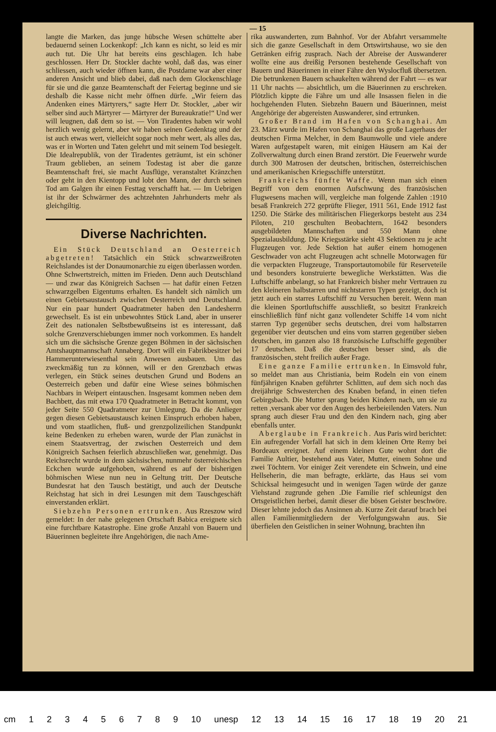— 15
langte die Marken, das junge hübsche Wesen schüttelte aber bedauernd seinen Lockenkopf: „Ich kann es nicht, so leid es mir auch tut. Die Uhr hat bereits eins geschlagen. Ich habe geschlossen. Herr Dr. Stockler dachte wohl, daß das, was einer schliessen, auch wieder öffnen kann, die Postdame war aber einer anderen Ansicht und blieb dabei, daß nach dem Glockenschlage für sie und die ganze Beamtenschaft der Feiertag beginne und sie deshalb die Kasse nicht mehr öffnen dürfe. „Wir feiern das Andenken eines Märtyrers,“ sagte Herr Dr. Stockler, „aber wir selber sind auch Märtyrer — Märtyrer der Bureaukratie!“ Und wer will leugnen, daß dem so ist. — Von Tiradentes haben wir wohl herzlich wenig gelernt, aber wir haben seinen Gedenktag und der ist auch etwas wert, vielleicht sogar noch mehr wert, als alles das, was er in Worten und Taten gelehrt und mit seinem Tod besiegelt. Die Idealrepublik, von der Tiradentes geträumt, ist ein schöner Traum geblieben, an seinem Todestag ist aber die ganze Beamtenschaft frei, sie macht Ausflüge, veranstaltet Kränzchen oder geht in den Kientopp und lobt den Mann, der durch seinen Tod am Galgen ihr einen Festtag verschafft hat. — Im Uebrigen ist ihr der Schwärmer des achtzehnten Jahrhunderts mehr als gleichgiltig.
Diverse Nachrichten.
Ein Stück Deutschland an Oesterreich abgetreten! Tatsächlich ein Stück schwarzweißroten Reichslandes ist der Donaumonarchie zu eigen überlassen worden. Ohne Schwertstreich, mitten im Frieden. Denn auch Deutschland — und zwar das Königreich Sachsen — hat dafür einen Fetzen schwarzgelben Eigentums erhalten. Es handelt sich nämlich um einen Gebietsaustausch zwischen Oesterreich und Deutschland. Nur ein paar hundert Quadratmeter haben den Landesherrn gewechselt. Es ist ein unbewohntes Stück Land, aber in unserer Zeit des nationalen Selbstbewußtseins ist es interessant, daß solche Grenzverschiebungen immer noch vorkommen. Es handelt sich um die sächsische Grenze gegen Böhmen in der sächsischen Amtshauptmannschaft Annaberg. Dort will ein Fabrikbesitzer bei Hammerunterwiesenthal sein Anwesen ausbauen. Um das zweckmäßig tun zu können, will er den Grenzbach etwas verlegen, ein Stück seines deutschen Grund und Bodens an Oesterreich geben und dafür eine Wiese seines böhmischen Nachbars in Weipert eintauschen. Insgesamt kommen neben dem Bachbett, das mit etwa 170 Quadratmeter in Betracht kommt, von jeder Seite 550 Quadratmeter zur Umlegung. Da die Anlieger gegen diesen Gebietsaustausch keinen Einspruch erhoben haben, und vom staatlichen, fluß- und grenzpolizeilichen Standpunkt keine Bedenken zu erheben waren, wurde der Plan zunächst in einem Staatsvertrag, der zwischen Oesterreich und dem Königreich Sachsen feierlich abzuschließen war, genehmigt. Das Reichsrecht wurde in dem sächsischen, nunmehr österreichischen Eckchen wurde aufgehoben, während es auf der bisherigen böhmischen Wiese nun neu in Geltung tritt. Der Deutsche Bundesrat hat den Tausch bestätigt, und auch der Deutsche Reichstag hat sich in drei Lesungen mit dem Tauschgeschäft einverstanden erklärt.
Siebzehn Personen ertrunken. Aus Rzeszow wird gemeldet: In der nahe gelegenen Ortschaft Babica ereignete sich eine furchtbare Katastrophe. Eine große Anzahl von Bauern und Bäuerinnen begleitete ihre Angehörigen, die nach Ame-
rika auswanderten, zum Bahnhof. Vor der Abfahrt versammelte sich die ganze Gesellschaft in dem Ortswirtshause, wo sie den Getränken eifrig zusprach. Nach der Abreise der Auswanderer wollte eine aus dreißig Personen bestehende Gesellschaft von Bauern und Bäuerinnen in einer Fähre den Wyslocfluß übersetzen. Die betrunkenen Bauern schaukelten während der Fahrt — es war 11 Uhr nachts — absichtlich, um die Bäuerinnen zu erschreken. Plötzlich kippte die Fähre um und alle Insassen fielen in die hochgehenden Fluten. Siebzehn Bauern und Bäuerinnen, meist Angehörige der abgereisten Auswanderer, sind ertrunken.
Großer Brand im Hafen von Schanghai. Am 23. März wurde im Hafen von Schanghai das große Lagerhaus der deutschen Firma Melcher, in dem Baumwolle und viele andere Waren aufgestapelt waren, mit einigen Häusern am Kai der Zollverwaltung durch einen Brand zerstört. Die Feuerwehr wurde durch 300 Matrosen der deutschen, britischen, österreichischen und amerikanischen Kriegsschiffe unterstützt.
Frankreichs fünfte Waffe. Wenn man sich einen Begriff von dem enormen Aufschwung des französischen Flugwesens machen will, vergleiche man folgende Zahlen :1910 besaß Frankreich 272 geprüfte Flieger, 1911 561, Ende 1912 fast 1250. Die Stärke des militärischen Fliegerkorps besteht aus 234 Piloten, 210 geschulten Beobachtern, 1642 besonders ausgebildeten Mannschaften und 550 Mann ohne Spezialausbildung. Die Kriegsstärke sieht 43 Sektionen zu je acht Flugzeugen vor. Jede Sektion hat außer einem homogenen Geschwader von acht Flugzeugen acht schnelle Motorwagen für die verpackten Flugzeuge, Transportautomobile für Reserveteile und besonders konstruierte bewegliche Werkstätten. Was die Luftschiffe anbelangt, so hat Frankreich bisher mehr Vertrauen zu den kleineren halbstarren und nichtstarren Typen gezeigt, doch ist jetzt auch ein starres Luftschiff zu Versuchen bereit. Wenn man die kleinen Sportluftschiffe ausschließt, so besitzt Frankreich einschließlich fünf nicht ganz vollendeter Schiffe 14 vom nicht starren Typ gegenüber sechs deutschen, drei vom halbstarren gegenüber vier deutschen und eins vom starren gegenüber sieben deutschen, im ganzen also 18 französische Luftschiffe gegenüber 17 deutschen. Daß die deutschen besser sind, als die französischen, steht freilich außer Frage.
Eine ganze Familie ertrunken. In Eimsvold fuhr, so meldet man aus Christiania, beim Rodeln ein von einem fünfjährigen Knaben geführter Schlitten, auf dem sich noch das dreijährige Schwesterchen des Knaben befand, in einen tiefen Gebirgsbach. Die Mutter sprang beiden Kindern nach, um sie zu retten ,versank aber vor den Augen des herbeieilenden Vaters. Nun sprang auch dieser Frau und den den Kindern nach, ging aber ebenfalls unter.
Aberglaube in Frankreich. Aus Paris wird berichtet: Ein aufregender Vorfall hat sich in dem kleinen Orte Remy bei Bordeaux ereignet. Auf einem kleinen Gute wohnt dort die Familie Aultier, bestehend aus Vater, Mutter, einem Sohne und zwei Töchtern. Vor einiger Zeit verendete ein Schwein, und eine Hellseherin, die man befragte, erklärte, das Haus sei vom Schicksal heimgesucht und in wenigen Tagen würde der ganze Viehstand zugrunde gehen .Die Familie rief schleunigst den Ortsgeistlichen herbei, damit dieser die bösen Geister beschwöre. Dieser lehnte jedoch das Ansinnen ab. Kurze Zeit darauf brach bei allen Familienmitgliedern der Verfolgungswahn aus. Sie überfielen den Geistlichen in seiner Wohnung, brachten ihn
cm 1 2 3 4 5 6 7 8 9 10 unesp 12 13 14 15 16 17 18 19 20 21